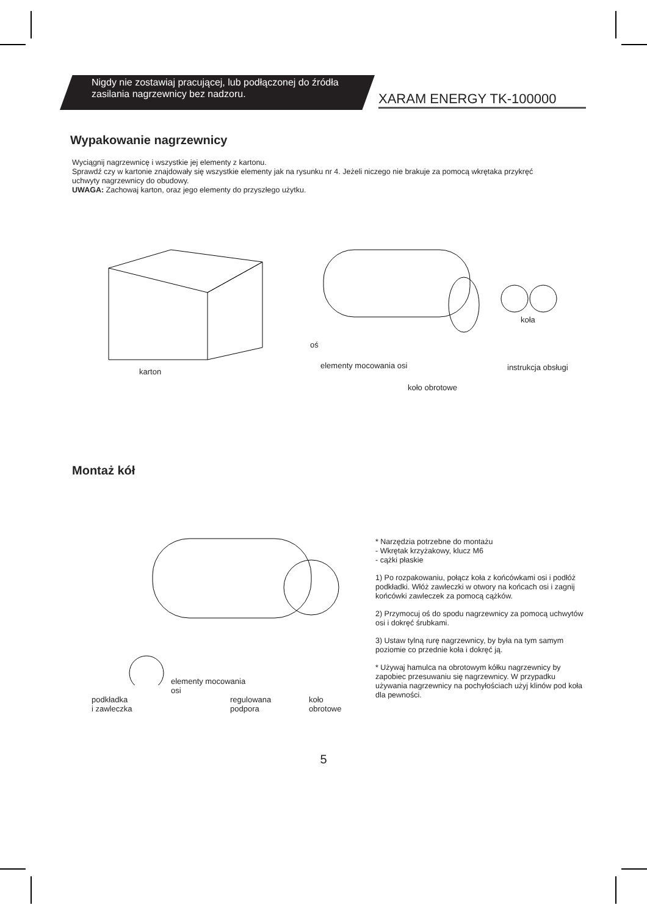Nigdy nie zostawiaj pracującej, lub podłączonej do źródła zasilania nagrzewnicy bez nadzoru.
XARAM ENERGY TK-100000
Wypakowanie nagrzewnicy
Wyciągnij nagrzewnicę i wszystkie jej elementy z kartonu.
Sprawdź czy w kartonie znajdowały się wszystkie elementy jak na rysunku nr 4. Jeżeli niczego nie brakuje za pomocą wkrętaka przykręć uchwyty nagrzewnicy do obudowy.
UWAGA: Zachowaj karton, oraz jego elementy do przyszłego użytku.
karton
oś
elementy mocowania osi
koła
instrukcja obsługi
koło obrotowe
Montaż kół
elementy mocowania
osi
podkładka
i zawleczka
regulowana
podpora
koło
obrotowe
* Narzędzia potrzebne do montażu
- Wkrętak krzyżakowy, klucz M6
- cążki płaskie
1) Po rozpakowaniu, połącz koła z końcówkami osi i podłóż podkładki. Włóż zawleczki w otwory na końcach osi i zagnij końcówki zawleczek za pomocą cążków.
2) Przymocuj oś do spodu nagrzewnicy za pomocą uchwytów osi i dokręć śrubkami.
3) Ustaw tylną rurę nagrzewnicy, by była na tym samym poziomie co przednie koła i dokręć ją.
* Używaj hamulca na obrotowym kółku nagrzewnicy by zapobiec przesuwaniu się nagrzewnicy. W przypadku używania nagrzewnicy na pochyłościach użyj klinów pod koła dla pewności.
5